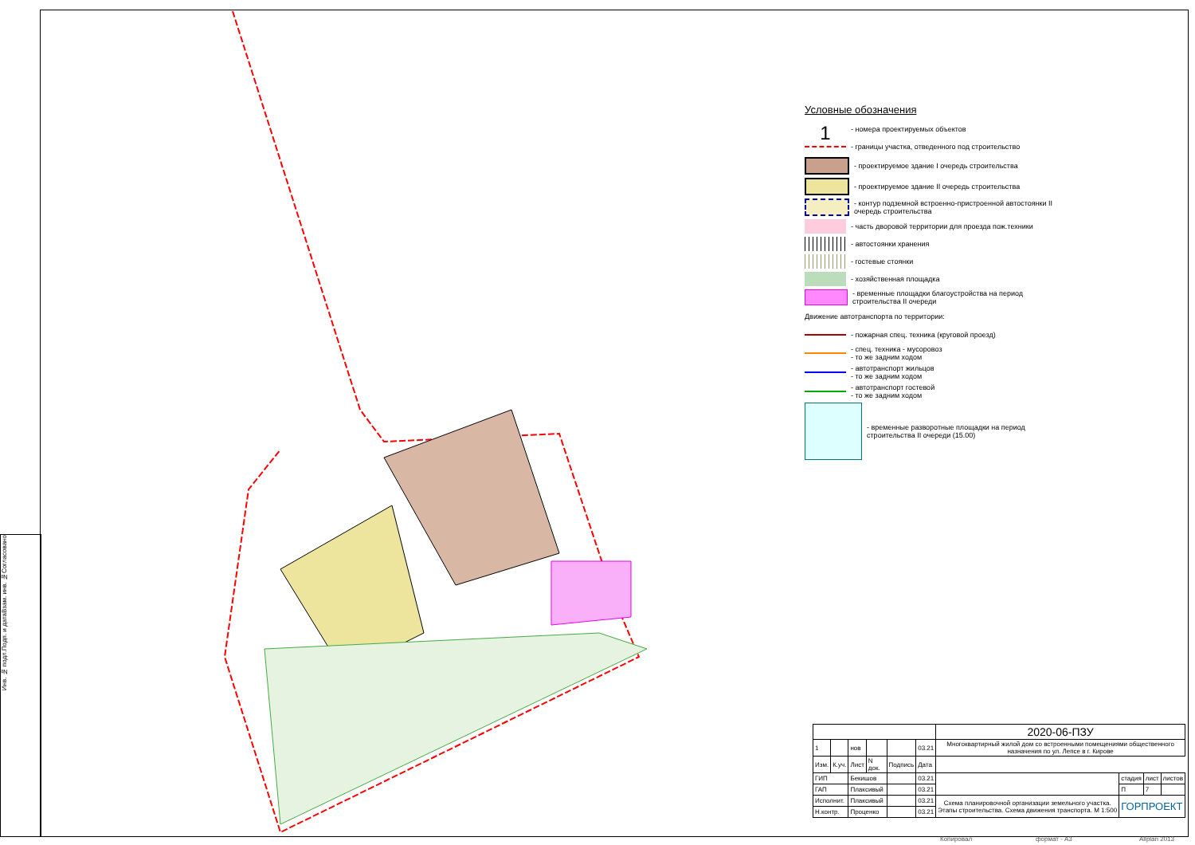Согласовано
Взам. инв. №
Подп. и дата
Инв. № подл.
Условные обозначения
1
- номера проектируемых объектов
- границы участка, отведенного под строительство
- проектируемое здание I очередь строительства
- проектируемое здание II очередь строительства
- контур подземной встроенно-пристроенной автостоянки II очередь строительства
- часть дворовой территории для проезда пож.техники
- автостоянки хранения
- гостевые стоянки
- хозяйственная площадка
- временные площадки благоустройства на период строительства II очереди
Движение автотранспорта по территории:
- пожарная спец. техника (круговой проезд)
- спец. техника - мусоровоз
- то же задним ходом
- автотранспорт жильцов
- то же задним ходом
- автотранспорт гостевой
- то же задним ходом
- временные разворотные площадки на период строительства II очереди (15.00)
| | | | | | | 2020-06-ПЗУ | | | |
| | | | | | | Многоквартирный жилой дом со встроенными помещениями общественного назначения по ул. Лепсе в г. Кирове | | | |
| 1 | | нов | | | 03.21 | | | | |
| Изм. | К.уч. | Лист | N док. | Подпись | Дата | | | | |
| ГИП | | Бекишов | | | 03.21 | | стадия | лист | листов |
| ГАП | | Плаксивый | | | 03.21 | | П | 7 | |
| Исполнит. | | Плаксивый | | | 03.21 | Схема планировочной организации земельного участка. Этапы строительства. Схема движения транспорта. М 1:500 | ГОРПРОЕКТ | | |
| Н.контр. | | Проценко | | | 03.21 | | | | |
Копировал формат - А3 Allplan 2013